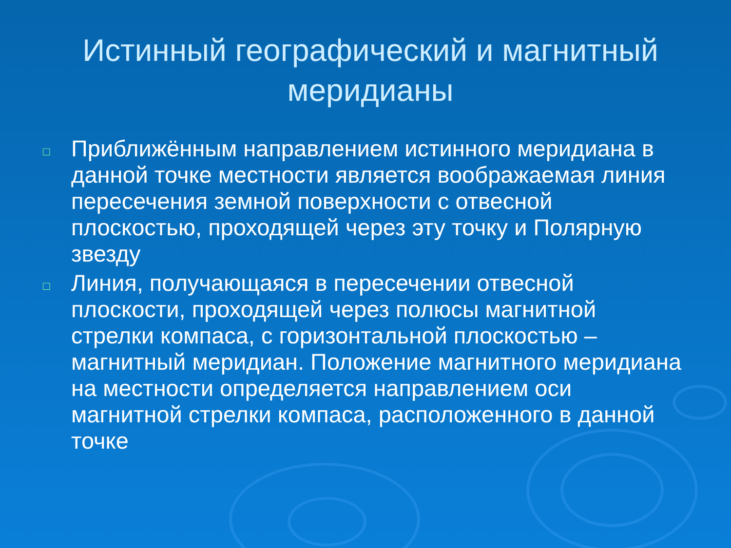Истинный географический и магнитный меридианы
□ Приближённым направлением истинного меридиана в данной точке местности является воображаемая линия пересечения земной поверхности с отвесной плоскостью, проходящей через эту точку и Полярную звезду
□ Линия, получающаяся в пересечении отвесной плоскости, проходящей через полюсы магнитной стрелки компаса, с горизонтальной плоскостью – магнитный меридиан. Положение магнитного меридиана на местности определяется направлением оси магнитной стрелки компаса, расположенного в данной точке